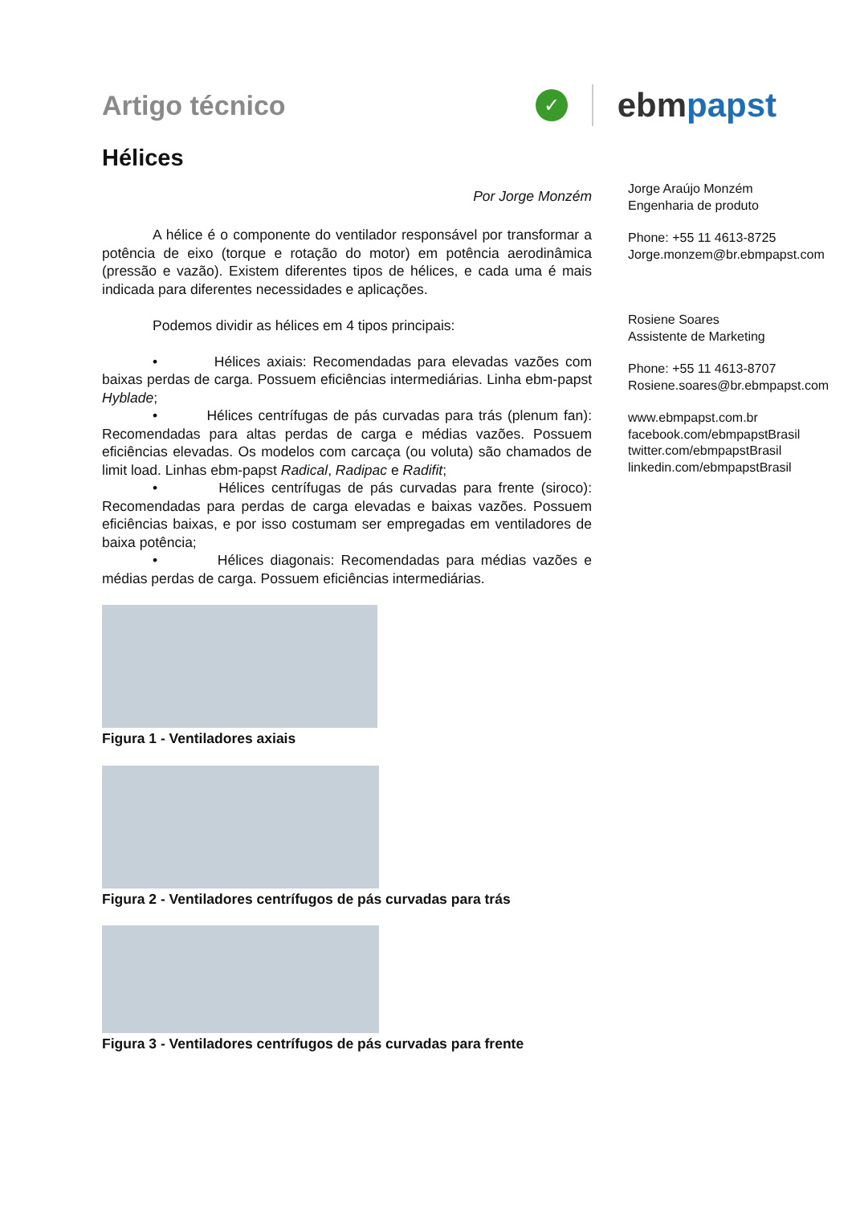Artigo técnico
✓
ebmpapst
Hélices
Por Jorge Monzém
A hélice é o componente do ventilador responsável por transformar a potência de eixo (torque e rotação do motor) em potência aerodinâmica (pressão e vazão). Existem diferentes tipos de hélices, e cada uma é mais indicada para diferentes necessidades e aplicações.
Podemos dividir as hélices em 4 tipos principais:
• Hélices axiais: Recomendadas para elevadas vazões com baixas perdas de carga. Possuem eficiências intermediárias. Linha ebm-papst Hyblade;
• Hélices centrífugas de pás curvadas para trás (plenum fan): Recomendadas para altas perdas de carga e médias vazões. Possuem eficiências elevadas. Os modelos com carcaça (ou voluta) são chamados de limit load. Linhas ebm-papst Radical, Radipac e Radifit;
• Hélices centrífugas de pás curvadas para frente (siroco): Recomendadas para perdas de carga elevadas e baixas vazões. Possuem eficiências baixas, e por isso costumam ser empregadas em ventiladores de baixa potência;
• Hélices diagonais: Recomendadas para médias vazões e médias perdas de carga. Possuem eficiências intermediárias.
Figura 1 - Ventiladores axiais
Figura 2 - Ventiladores centrífugos de pás curvadas para trás
Figura 3 - Ventiladores centrífugos de pás curvadas para frente
Jorge Araújo Monzém
Engenharia de produto
Phone: +55 11 4613-8725
Jorge.monzem@br.ebmpapst.com
Rosiene Soares
Assistente de Marketing
Phone: +55 11 4613-8707
Rosiene.soares@br.ebmpapst.com
www.ebmpapst.com.br
facebook.com/ebmpapstBrasil
twitter.com/ebmpapstBrasil
linkedin.com/ebmpapstBrasil